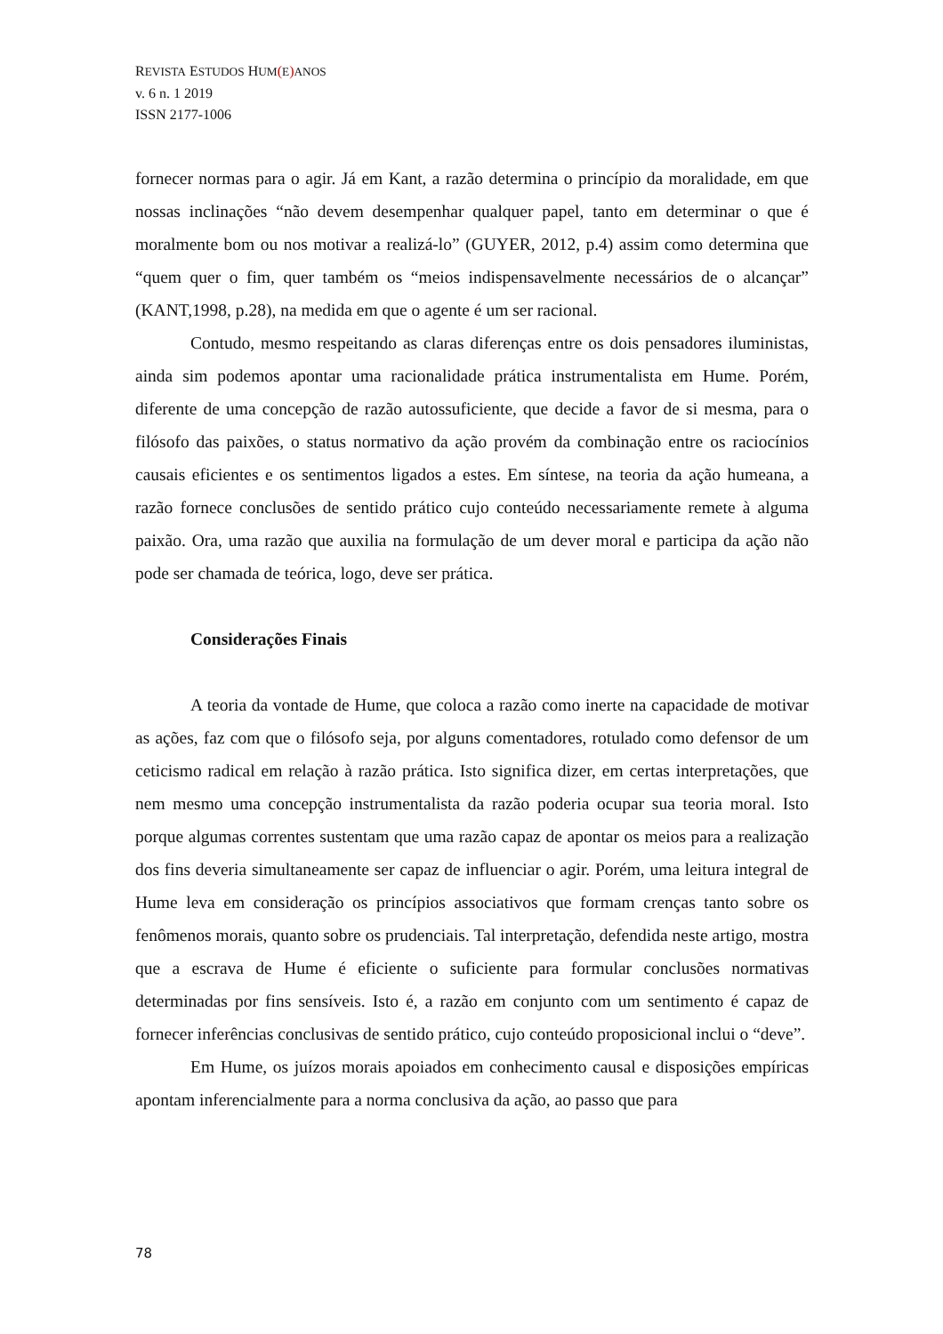REVISTA ESTUDOS HUM(E) ANOS
v. 6 n. 1 2019
ISSN 2177-1006
fornecer normas para o agir. Já em Kant, a razão determina o princípio da moralidade, em que nossas inclinações “não devem desempenhar qualquer papel, tanto em determinar o que é moralmente bom ou nos motivar a realizá-lo” (GUYER, 2012, p.4) assim como determina que “quem quer o fim, quer também os “meios indispensavelmente necessários de o alcançar” (KANT,1998, p.28), na medida em que o agente é um ser racional.
Contudo, mesmo respeitando as claras diferenças entre os dois pensadores iluministas, ainda sim podemos apontar uma racionalidade prática instrumentalista em Hume. Porém, diferente de uma concepção de razão autossuficiente, que decide a favor de si mesma, para o filósofo das paixões, o status normativo da ação provém da combinação entre os raciocínios causais eficientes e os sentimentos ligados a estes. Em síntese, na teoria da ação humeana, a razão fornece conclusões de sentido prático cujo conteúdo necessariamente remete à alguma paixão. Ora, uma razão que auxilia na formulação de um dever moral e participa da ação não pode ser chamada de teórica, logo, deve ser prática.
Considerações Finais
A teoria da vontade de Hume, que coloca a razão como inerte na capacidade de motivar as ações, faz com que o filósofo seja, por alguns comentadores, rotulado como defensor de um ceticismo radical em relação à razão prática. Isto significa dizer, em certas interpretações, que nem mesmo uma concepção instrumentalista da razão poderia ocupar sua teoria moral. Isto porque algumas correntes sustentam que uma razão capaz de apontar os meios para a realização dos fins deveria simultaneamente ser capaz de influenciar o agir. Porém, uma leitura integral de Hume leva em consideração os princípios associativos que formam crenças tanto sobre os fenômenos morais, quanto sobre os prudenciais. Tal interpretação, defendida neste artigo, mostra que a escrava de Hume é eficiente o suficiente para formular conclusões normativas determinadas por fins sensíveis. Isto é, a razão em conjunto com um sentimento é capaz de fornecer inferências conclusivas de sentido prático, cujo conteúdo proposicional inclui o “deve”.
Em Hume, os juízos morais apoiados em conhecimento causal e disposições empíricas apontam inferencialmente para a norma conclusiva da ação, ao passo que para
78